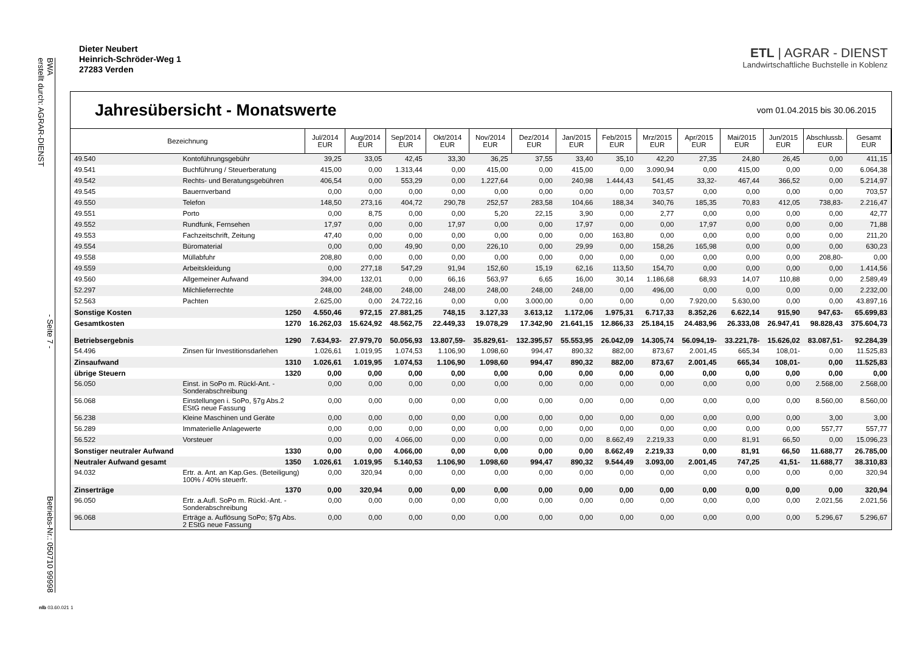BWA
erstellt durch: AGRAR-DIENST - Seite 7 - Betriebs-Nr.: 050710 99998
Dieter Neubert
Heinrich-Schröder-Weg 1
27283 Verden
ETL | AGRAR - DIENST
Landwirtschaftliche Buchstelle in Koblenz
Jahresübersicht - Monatswerte
vom 01.04.2015 bis 30.06.2015
| Bezeichnung | | | Jul/2014 EUR | Aug/2014 EUR | Sep/2014 EUR | Okt/2014 EUR | Nov/2014 EUR | Dez/2014 EUR | Jan/2015 EUR | Feb/2015 EUR | Mrz/2015 EUR | Apr/2015 EUR | Mai/2015 EUR | Jun/2015 EUR | Abschlussb. EUR | Gesamt EUR |
| --- | --- | --- | --- | --- | --- | --- | --- | --- | --- | --- | --- | --- | --- | --- | --- | --- |
| 49.540 | Kontoführungsgebühr | | 39,25 | 33,05 | 42,45 | 33,30 | 36,25 | 37,55 | 33,40 | 35,10 | 42,20 | 27,35 | 24,80 | 26,45 | 0,00 | 411,15 |
| 49.541 | Buchführung / Steuerberatung | | 415,00 | 0,00 | 1.313,44 | 0,00 | 415,00 | 0,00 | 415,00 | 0,00 | 3.090,94 | 0,00 | 415,00 | 0,00 | 0,00 | 6.064,38 |
| 49.542 | Rechts- und Beratungsgebühren | | 406,54 | 0,00 | 553,29 | 0,00 | 1.227,64 | 0,00 | 240,98 | 1.444,43 | 541,45 | 33,32- | 467,44 | 366,52 | 0,00 | 5.214,97 |
| 49.545 | Bauernverband | | 0,00 | 0,00 | 0,00 | 0,00 | 0,00 | 0,00 | 0,00 | 0,00 | 703,57 | 0,00 | 0,00 | 0,00 | 0,00 | 703,57 |
| 49.550 | Telefon | | 148,50 | 273,16 | 404,72 | 290,78 | 252,57 | 283,58 | 104,66 | 188,34 | 340,76 | 185,35 | 70,83 | 412,05 | 738,83- | 2.216,47 |
| 49.551 | Porto | | 0,00 | 8,75 | 0,00 | 0,00 | 5,20 | 22,15 | 3,90 | 0,00 | 2,77 | 0,00 | 0,00 | 0,00 | 0,00 | 42,77 |
| 49.552 | Rundfunk, Fernsehen | | 17,97 | 0,00 | 0,00 | 17,97 | 0,00 | 0,00 | 17,97 | 0,00 | 0,00 | 17,97 | 0,00 | 0,00 | 0,00 | 71,88 |
| 49.553 | Fachzeitschrift, Zeitung | | 47,40 | 0,00 | 0,00 | 0,00 | 0,00 | 0,00 | 0,00 | 163,80 | 0,00 | 0,00 | 0,00 | 0,00 | 0,00 | 211,20 |
| 49.554 | Büromaterial | | 0,00 | 0,00 | 49,90 | 0,00 | 226,10 | 0,00 | 29,99 | 0,00 | 158,26 | 165,98 | 0,00 | 0,00 | 0,00 | 630,23 |
| 49.558 | Müllabfuhr | | 208,80 | 0,00 | 0,00 | 0,00 | 0,00 | 0,00 | 0,00 | 0,00 | 0,00 | 0,00 | 0,00 | 0,00 | 208,80- | 0,00 |
| 49.559 | Arbeitskleidung | | 0,00 | 277,18 | 547,29 | 91,94 | 152,60 | 15,19 | 62,16 | 113,50 | 154,70 | 0,00 | 0,00 | 0,00 | 0,00 | 1.414,56 |
| 49.560 | Allgemeiner Aufwand | | 394,00 | 132,01 | 0,00 | 66,16 | 563,97 | 6,65 | 16,00 | 30,14 | 1.186,68 | 68,93 | 14,07 | 110,88 | 0,00 | 2.589,49 |
| 52.297 | Milchlieferrechte | | 248,00 | 248,00 | 248,00 | 248,00 | 248,00 | 248,00 | 248,00 | 0,00 | 496,00 | 0,00 | 0,00 | 0,00 | 0,00 | 2.232,00 |
| 52.563 | Pachten | | 2.625,00 | 0,00 | 24.722,16 | 0,00 | 0,00 | 3.000,00 | 0,00 | 0,00 | 0,00 | 7.920,00 | 5.630,00 | 0,00 | 0,00 | 43.897,16 |
| Sonstige Kosten | | 1250 | 4.550,46 | 972,15 | 27.881,25 | 748,15 | 3.127,33 | 3.613,12 | 1.172,06 | 1.975,31 | 6.717,33 | 8.352,26 | 6.622,14 | 915,90 | 947,63- | 65.699,83 |
| Gesamtkosten | | 1270 | 16.262,03 | 15.624,92 | 48.562,75 | 22.449,33 | 19.078,29 | 17.342,90 | 21.641,15 | 12.866,33 | 25.184,15 | 24.483,96 | 26.333,08 | 26.947,41 | 98.828,43 | 375.604,73 |
| Betriebsergebnis | | 1290 | 7.634,93- | 27.979,70 | 50.056,93 | 13.807,59- | 35.829,61- | 132.395,57 | 55.553,95 | 26.042,09 | 14.305,74 | 56.094,19- | 33.221,78- | 15.626,02 | 83.087,51- | 92.284,39 |
| 54.496 | Zinsen für Investitionsdarlehen | | 1.026,61 | 1.019,95 | 1.074,53 | 1.106,90 | 1.098,60 | 994,47 | 890,32 | 882,00 | 873,67 | 2.001,45 | 665,34 | 108,01- | 0,00 | 11.525,83 |
| Zinsaufwand | | 1310 | 1.026,61 | 1.019,95 | 1.074,53 | 1.106,90 | 1.098,60 | 994,47 | 890,32 | 882,00 | 873,67 | 2.001,45 | 665,34 | 108,01- | 0,00 | 11.525,83 |
| übrige Steuern | | 1320 | 0,00 | 0,00 | 0,00 | 0,00 | 0,00 | 0,00 | 0,00 | 0,00 | 0,00 | 0,00 | 0,00 | 0,00 | 0,00 | 0,00 |
| 56.050 | Einst. in SoPo m. Rückl-Ant. - Sonderabschreibung | | 0,00 | 0,00 | 0,00 | 0,00 | 0,00 | 0,00 | 0,00 | 0,00 | 0,00 | 0,00 | 0,00 | 0,00 | 2.568,00 | 2.568,00 |
| 56.068 | Einstellungen i. SoPo, §7g Abs.2 EStG neue Fassung | | 0,00 | 0,00 | 0,00 | 0,00 | 0,00 | 0,00 | 0,00 | 0,00 | 0,00 | 0,00 | 0,00 | 0,00 | 8.560,00 | 8.560,00 |
| 56.238 | Kleine Maschinen und Geräte | | 0,00 | 0,00 | 0,00 | 0,00 | 0,00 | 0,00 | 0,00 | 0,00 | 0,00 | 0,00 | 0,00 | 0,00 | 3,00 | 3,00 |
| 56.289 | Immaterielle Anlagewerte | | 0,00 | 0,00 | 0,00 | 0,00 | 0,00 | 0,00 | 0,00 | 0,00 | 0,00 | 0,00 | 0,00 | 0,00 | 557,77 | 557,77 |
| 56.522 | Vorsteuer | | 0,00 | 0,00 | 4.066,00 | 0,00 | 0,00 | 0,00 | 0,00 | 8.662,49 | 2.219,33 | 0,00 | 81,91 | 66,50 | 0,00 | 15.096,23 |
| Sonstiger neutraler Aufwand | | 1330 | 0,00 | 0,00 | 4.066,00 | 0,00 | 0,00 | 0,00 | 0,00 | 8.662,49 | 2.219,33 | 0,00 | 81,91 | 66,50 | 11.688,77 | 26.785,00 |
| Neutraler Aufwand gesamt | | 1350 | 1.026,61 | 1.019,95 | 5.140,53 | 1.106,90 | 1.098,60 | 994,47 | 890,32 | 9.544,49 | 3.093,00 | 2.001,45 | 747,25 | 41,51- | 11.688,77 | 38.310,83 |
| 94.032 | Ertr. a. Ant. an Kap.Ges. (Beteiligung) 100% / 40% steuerfr. | | 0,00 | 320,94 | 0,00 | 0,00 | 0,00 | 0,00 | 0,00 | 0,00 | 0,00 | 0,00 | 0,00 | 0,00 | 0,00 | 320,94 |
| Zinserträge | | 1370 | 0,00 | 320,94 | 0,00 | 0,00 | 0,00 | 0,00 | 0,00 | 0,00 | 0,00 | 0,00 | 0,00 | 0,00 | 0,00 | 320,94 |
| 96.050 | Ertr. a.Aufl. SoPo m. Rückl.-Ant. - Sonderabschreibung | | 0,00 | 0,00 | 0,00 | 0,00 | 0,00 | 0,00 | 0,00 | 0,00 | 0,00 | 0,00 | 0,00 | 0,00 | 2.021,56 | 2.021,56 |
| 96.068 | Erträge a. Auflösung SoPo; §7g Abs. 2 EStG neue Fassung | | 0,00 | 0,00 | 0,00 | 0,00 | 0,00 | 0,00 | 0,00 | 0,00 | 0,00 | 0,00 | 0,00 | 0,00 | 5.296,67 | 5.296,67 |
nlb 03.60.021 1